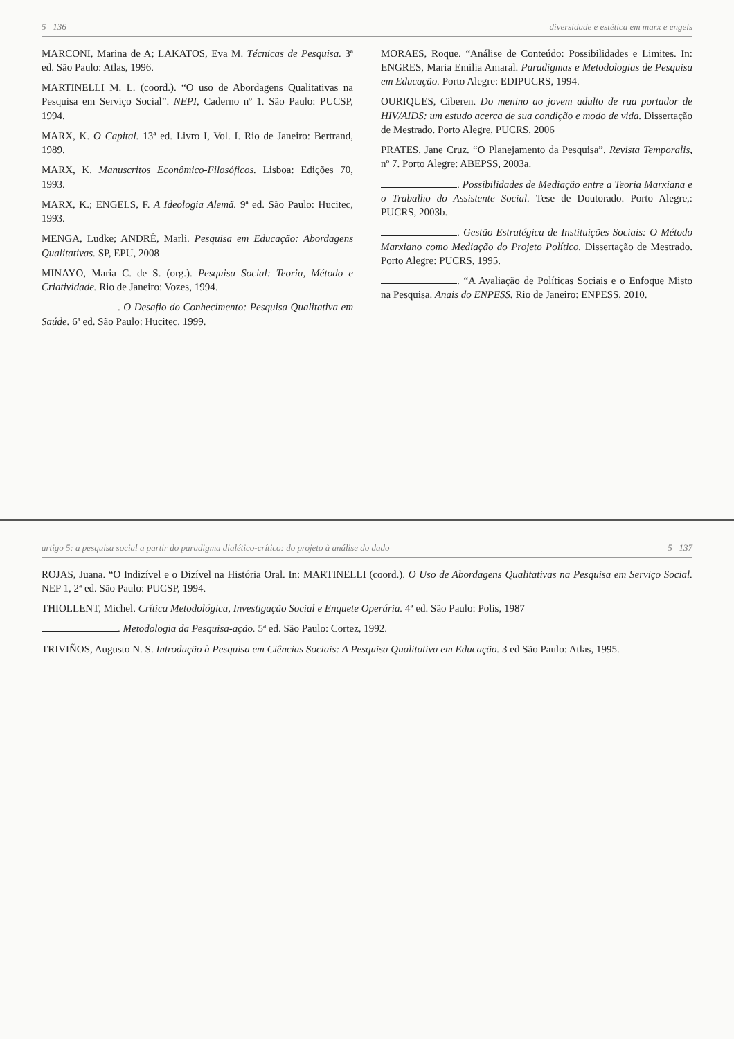5 136 diversidade e estética em marx e engels
MARCONI, Marina de A; LAKATOS, Eva M. Técnicas de Pesquisa. 3ª ed. São Paulo: Atlas, 1996.
MARTINELLI M. L. (coord.). “O uso de Abordagens Qualitativas na Pesquisa em Serviço Social”. NEPI, Caderno nº 1. São Paulo: PUCSP, 1994.
MARX, K. O Capital. 13ª ed. Livro I, Vol. I. Rio de Janeiro: Bertrand, 1989.
MARX, K. Manuscritos Econômico-Filosóficos. Lisboa: Edições 70, 1993.
MARX, K.; ENGELS, F. A Ideologia Alemã. 9ª ed. São Paulo: Hucitec, 1993.
MENGA, Ludke; ANDRÉ, Marli. Pesquisa em Educação: Abordagens Qualitativas. SP, EPU, 2008
MINAYO, Maria C. de S. (org.). Pesquisa Social: Teoria, Método e Criatividade. Rio de Janeiro: Vozes, 1994.
. O Desafio do Conhecimento: Pesquisa Qualitativa em Saúde. 6ª ed. São Paulo: Hucitec, 1999.
MORAES, Roque. “Análise de Conteúdo: Possibilidades e Limites. In: ENGRES, Maria Emilia Amaral. Paradigmas e Metodologias de Pesquisa em Educação. Porto Alegre: EDIPUCRS, 1994.
OURIQUES, Ciberen. Do menino ao jovem adulto de rua portador de HIV/AIDS: um estudo acerca de sua condição e modo de vida. Dissertação de Mestrado. Porto Alegre, PUCRS, 2006
PRATES, Jane Cruz. “O Planejamento da Pesquisa”. Revista Temporalis, nº 7. Porto Alegre: ABEPSS, 2003a.
. Possibilidades de Mediação entre a Teoria Marxiana e o Trabalho do Assistente Social. Tese de Doutorado. Porto Alegre,: PUCRS, 2003b.
. Gestão Estratégica de Instituições Sociais: O Método Marxiano como Mediação do Projeto Político. Dissertação de Mestrado. Porto Alegre: PUCRS, 1995.
. “A Avaliação de Políticas Sociais e o Enfoque Misto na Pesquisa. Anais do ENPESS. Rio de Janeiro: ENPESS, 2010.
artigo 5: a pesquisa social a partir do paradigma dialético-crítico: do projeto à análise do dado 5 137
ROJAS, Juana. “O Indizível e o Dizível na História Oral. In: MARTINELLI (coord.). O Uso de Abordagens Qualitativas na Pesquisa em Serviço Social. NEP 1, 2ª ed. São Paulo: PUCSP, 1994.
THIOLLENT, Michel. Crítica Metodológica, Investigação Social e Enquete Operária. 4ª ed. São Paulo: Polis, 1987
. Metodologia da Pesquisa-ação. 5ª ed. São Paulo: Cortez, 1992.
TRIVIÑOS, Augusto N. S. Introdução à Pesquisa em Ciências Sociais: A Pesquisa Qualitativa em Educação. 3 ed São Paulo: Atlas, 1995.